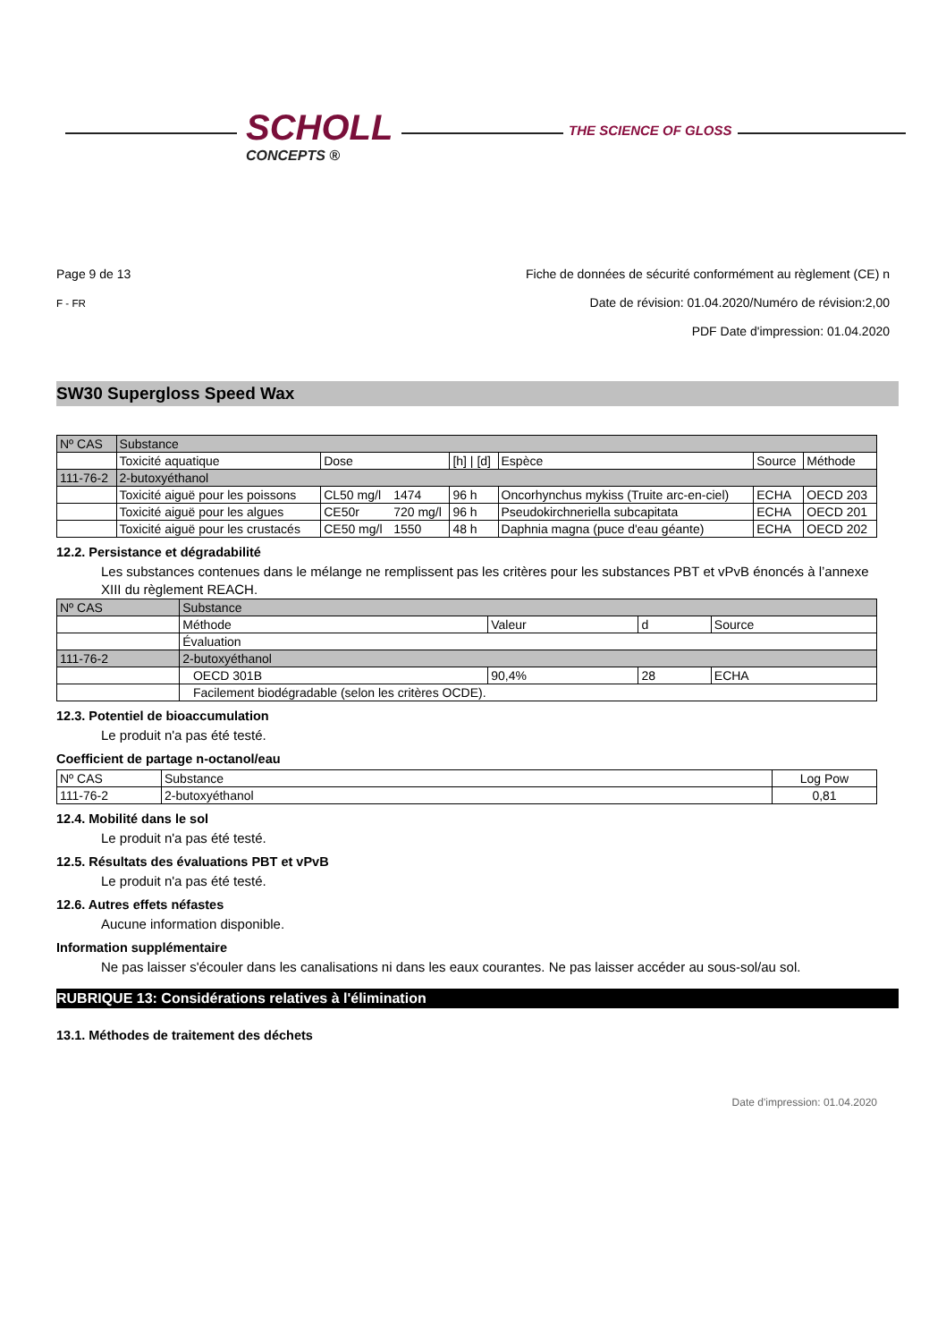SCHOLL
CONCEPTS ®
THE SCIENCE OF GLOSS
Page 9 de 13
F - FR
Fiche de données de sécurité conformément au règlement (CE) n
Date de révision: 01.04.2020/Numéro de révision:2,00
PDF Date d'impression: 01.04.2020
SW30 Supergloss Speed Wax
| Nº CAS | Substance | | | | | | |
| --- | --- | --- | --- | --- | --- | --- | --- |
| | Toxicité aquatique | Dose | | [h] / [d] | Espèce | Source | Méthode |
| 111-76-2 | 2-butoxyéthanol | | | | | | |
| | Toxicité aiguë pour les poissons | CL50 mg/l | 1474 | 96 h | Oncorhynchus mykiss (Truite arc-en-ciel) | ECHA | OECD 203 |
| | Toxicité aiguë pour les algues | CE50r | 720 mg/l | 96 h | Pseudokirchneriella subcapitata | ECHA | OECD 201 |
| | Toxicité aiguë pour les crustacés | CE50 mg/l | 1550 | 48 h | Daphnia magna (puce d'eau géante) | ECHA | OECD 202 |
12.2. Persistance et dégradabilité
Les substances contenues dans le mélange ne remplissent pas les critères pour les substances PBT et vPvB énoncés à l’annexe XIII du règlement REACH.
| Nº CAS | Substance | | | |
| --- | --- | --- | --- | --- |
| | Méthode | Valeur | d | Source |
| | Évaluation | | | |
| 111-76-2 | 2-butoxyéthanol | | | |
| | OECD 301B | 90,4% | 28 | ECHA |
| | Facilement biodégradable (selon les critères OCDE). | | | |
12.3. Potentiel de bioaccumulation
Le produit n'a pas été testé.
Coefficient de partage n-octanol/eau
| Nº CAS | Substance | Log Pow |
| --- | --- | --- |
| 111-76-2 | 2-butoxyéthanol | 0,81 |
12.4. Mobilité dans le sol
Le produit n'a pas été testé.
12.5. Résultats des évaluations PBT et vPvB
Le produit n'a pas été testé.
12.6. Autres effets néfastes
Aucune information disponible.
Information supplémentaire
Ne pas laisser s'écouler dans les canalisations ni dans les eaux courantes. Ne pas laisser accéder au sous-sol/au sol.
RUBRIQUE 13: Considérations relatives à l'élimination
13.1. Méthodes de traitement des déchets
Date d'impression: 01.04.2020